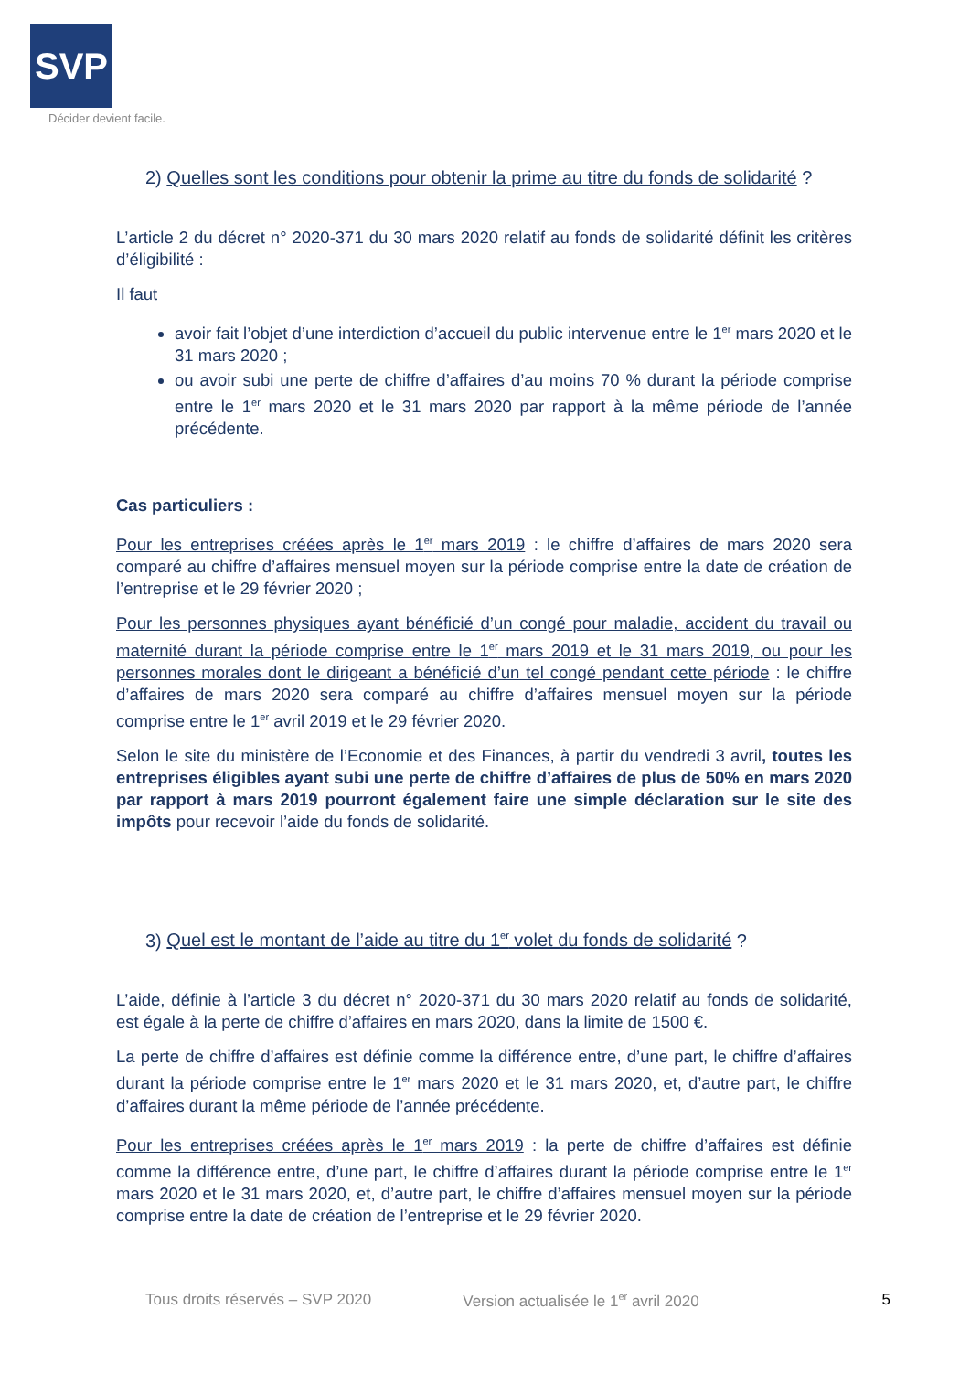SVP
Décider devient facile.
2) Quelles sont les conditions pour obtenir la prime au titre du fonds de solidarité ?
L’article 2 du décret n° 2020-371 du 30 mars 2020 relatif au fonds de solidarité définit les critères d’éligibilité :
Il faut
avoir fait l’objet d’une interdiction d’accueil du public intervenue entre le 1<sup>er</sup> mars 2020 et le 31 mars 2020 ;
ou avoir subi une perte de chiffre d’affaires d’au moins 70 % durant la période comprise entre le 1<sup>er</sup> mars 2020 et le 31 mars 2020 par rapport à la même période de l’année précédente.
Cas particuliers :
Pour les entreprises créées après le 1<sup>er</sup> mars 2019 : le chiffre d’affaires de mars 2020 sera comparé au chiffre d’affaires mensuel moyen sur la période comprise entre la date de création de l’entreprise et le 29 février 2020 ;
Pour les personnes physiques ayant bénéficié d’un congé pour maladie, accident du travail ou maternité durant la période comprise entre le 1<sup>er</sup> mars 2019 et le 31 mars 2019, ou pour les personnes morales dont le dirigeant a bénéficié d’un tel congé pendant cette période : le chiffre d’affaires de mars 2020 sera comparé au chiffre d’affaires mensuel moyen sur la période comprise entre le 1<sup>er</sup> avril 2019 et le 29 février 2020.
Selon le site du ministère de l’Economie et des Finances, à partir du vendredi 3 avril, toutes les entreprises éligibles ayant subi une perte de chiffre d’affaires de plus de 50% en mars 2020 par rapport à mars 2019 pourront également faire une simple déclaration sur le site des impôts pour recevoir l’aide du fonds de solidarité.
3) Quel est le montant de l’aide au titre du 1<sup>er</sup> volet du fonds de solidarité ?
L’aide, définie à l’article 3 du décret n° 2020-371 du 30 mars 2020 relatif au fonds de solidarité, est égale à la perte de chiffre d’affaires en mars 2020, dans la limite de 1500 €.
La perte de chiffre d’affaires est définie comme la différence entre, d’une part, le chiffre d’affaires durant la période comprise entre le 1<sup>er</sup> mars 2020 et le 31 mars 2020, et, d’autre part, le chiffre d’affaires durant la même période de l’année précédente.
Pour les entreprises créées après le 1<sup>er</sup> mars 2019 : la perte de chiffre d’affaires est définie comme la différence entre, d’une part, le chiffre d’affaires durant la période comprise entre le 1<sup>er</sup> mars 2020 et le 31 mars 2020, et, d’autre part, le chiffre d’affaires mensuel moyen sur la période comprise entre la date de création de l’entreprise et le 29 février 2020.
Tous droits réservés – SVP 2020 Version actualisée le 1<sup>er</sup> avril 2020 5